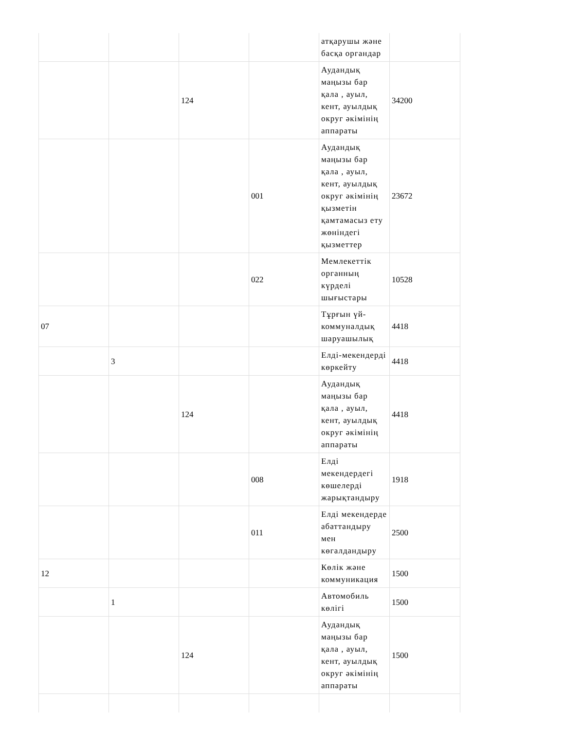| | | | | атқарушы және басқа органдар | |
| | | 124 | | Аудандық маңызы бар қала , ауыл, кент, ауылдық округ әкімінің аппараты | 34200 |
| | | | 001 | Аудандық маңызы бар қала , ауыл, кент, ауылдық округ әкімінің қызметін қамтамасыз ету жөніндегі қызметтер | 23672 |
| | | | 022 | Мемлекеттік органның күрделі шығыстары | 10528 |
| 07 | | | | Тұрғын үй-коммуналдық шаруашылық | 4418 |
| | 3 | | | Елді-мекендерді көркейту | 4418 |
| | | 124 | | Аудандық маңызы бар қала , ауыл, кент, ауылдық округ әкімінің аппараты | 4418 |
| | | | 008 | Елді мекендердегі көшелерді жарықтандыру | 1918 |
| | | | 011 | Елді мекендерде абаттандыру мен көгалдандыру | 2500 |
| 12 | | | | Көлік және коммуникация | 1500 |
| | 1 | | | Автомобиль көлігі | 1500 |
| | | 124 | | Аудандық маңызы бар қала , ауыл, кент, ауылдық округ әкімінің аппараты | 1500 |